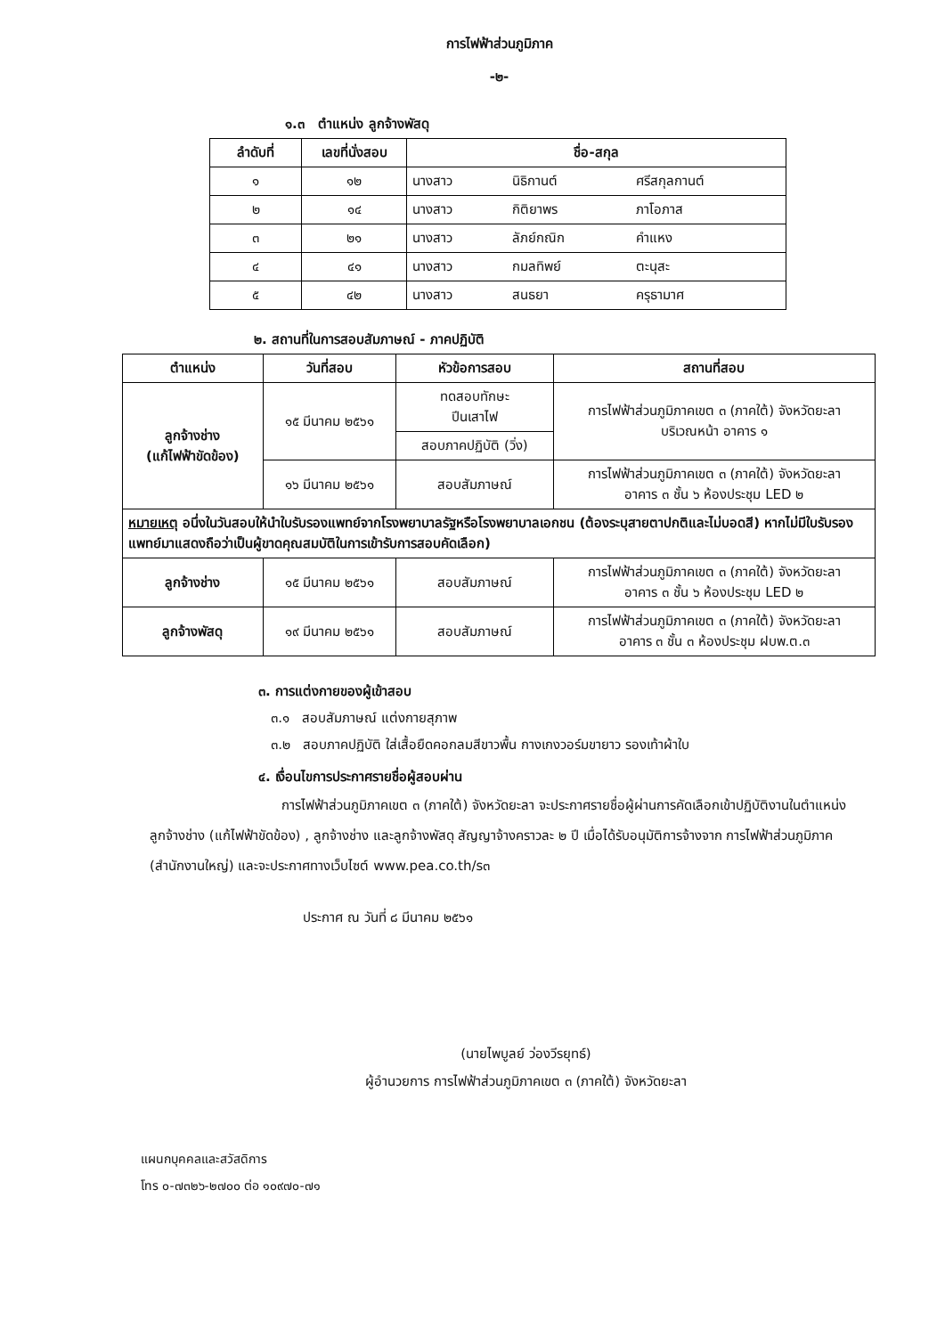การไฟฟ้าส่วนภูมิภาค
-๒-
๑.๓ ตำแหน่ง ลูกจ้างพัสดุ
| ลำดับที่ | เลขที่นั่งสอบ | ชื่อ-สกุล | | |
| --- | --- | --- | --- | --- |
| ๑ | ๑๒ | นางสาว | นิธิกานต์ | ศรีสกุลกานต์ |
| ๒ | ๑๔ | นางสาว | กิติยาพร | ภาโอภาส |
| ๓ | ๒๑ | นางสาว | ลัภย์กณิก | คำแหง |
| ๔ | ๔๑ | นางสาว | กมลทิพย์ | ตะนุสะ |
| ๕ | ๔๒ | นางสาว | สนธยา | ครุธามาศ |
๒. สถานที่ในการสอบสัมภาษณ์ - ภาคปฏิบัติ
| ตำแหน่ง | วันที่สอบ | หัวข้อการสอบ | สถานที่สอบ |
| --- | --- | --- | --- |
| ลูกจ้างช่าง (แก้ไฟฟ้าขัดข้อง) | ๑๕ มีนาคม ๒๕๖๑ | ทดสอบทักษะ ปีนเสาไฟ | การไฟฟ้าส่วนภูมิภาคเขต ๓ (ภาคใต้) จังหวัดยะลา บริเวณหน้า อาคาร ๑ |
| | | สอบภาคปฏิบัติ (วิ่ง) | |
| | ๑๖ มีนาคม ๒๕๖๑ | สอบสัมภาษณ์ | การไฟฟ้าส่วนภูมิภาคเขต ๓ (ภาคใต้) จังหวัดยะลา อาคาร ๓ ชั้น ๖ ห้องประชุม LED ๒ |
| หมายเหตุ อนึ่งในวันสอบให้นำใบรับรองแพทย์จากโรงพยาบาลรัฐหรือโรงพยาบาลเอกชน (ต้องระบุสายตาปกติและไม่บอดสี) หากไม่มีใบรับรองแพทย์มาแสดงถือว่าเป็นผู้ขาดคุณสมบัติในการเข้ารับการสอบคัดเลือก) | | | |
| ลูกจ้างช่าง | ๑๕ มีนาคม ๒๕๖๑ | สอบสัมภาษณ์ | การไฟฟ้าส่วนภูมิภาคเขต ๓ (ภาคใต้) จังหวัดยะลา อาคาร ๓ ชั้น ๖ ห้องประชุม LED ๒ |
| ลูกจ้างพัสดุ | ๑๙ มีนาคม ๒๕๖๑ | สอบสัมภาษณ์ | การไฟฟ้าส่วนภูมิภาคเขต ๓ (ภาคใต้) จังหวัดยะลา อาคาร ๓ ชั้น ๓ ห้องประชุม ฝบพ.ต.๓ |
๓. การแต่งกายของผู้เข้าสอบ
๓.๑ สอบสัมภาษณ์ แต่งกายสุภาพ
๓.๒ สอบภาคปฏิบัติ ใส่เสื้อยืดคอกลมสีขาวพื้น กางเกงวอร์มขายาว รองเท้าผ้าใบ
๔. เงื่อนไขการประกาศรายชื่อผู้สอบผ่าน
การไฟฟ้าส่วนภูมิภาคเขต ๓ (ภาคใต้) จังหวัดยะลา จะประกาศรายชื่อผู้ผ่านการคัดเลือกเข้าปฏิบัติงานในตำแหน่งลูกจ้างช่าง (แก้ไฟฟ้าขัดข้อง) , ลูกจ้างช่าง และลูกจ้างพัสดุ สัญญาจ้างคราวละ ๒ ปี เมื่อได้รับอนุมัติการจ้างจาก การไฟฟ้าส่วนภูมิภาค (สำนักงานใหญ่) และจะประกาศทางเว็บไซต์ www.pea.co.th/s๓
ประกาศ ณ วันที่ ๘ มีนาคม ๒๕๖๑
(นายไพบูลย์ ว่องวีรยุทธ์)
ผู้อำนวยการ การไฟฟ้าส่วนภูมิภาคเขต ๓ (ภาคใต้) จังหวัดยะลา
แผนกบุคคลและสวัสดิการ
โทร ๐-๗๓๒๖-๒๗๐๐ ต่อ ๑๐๙๗๐-๗๑